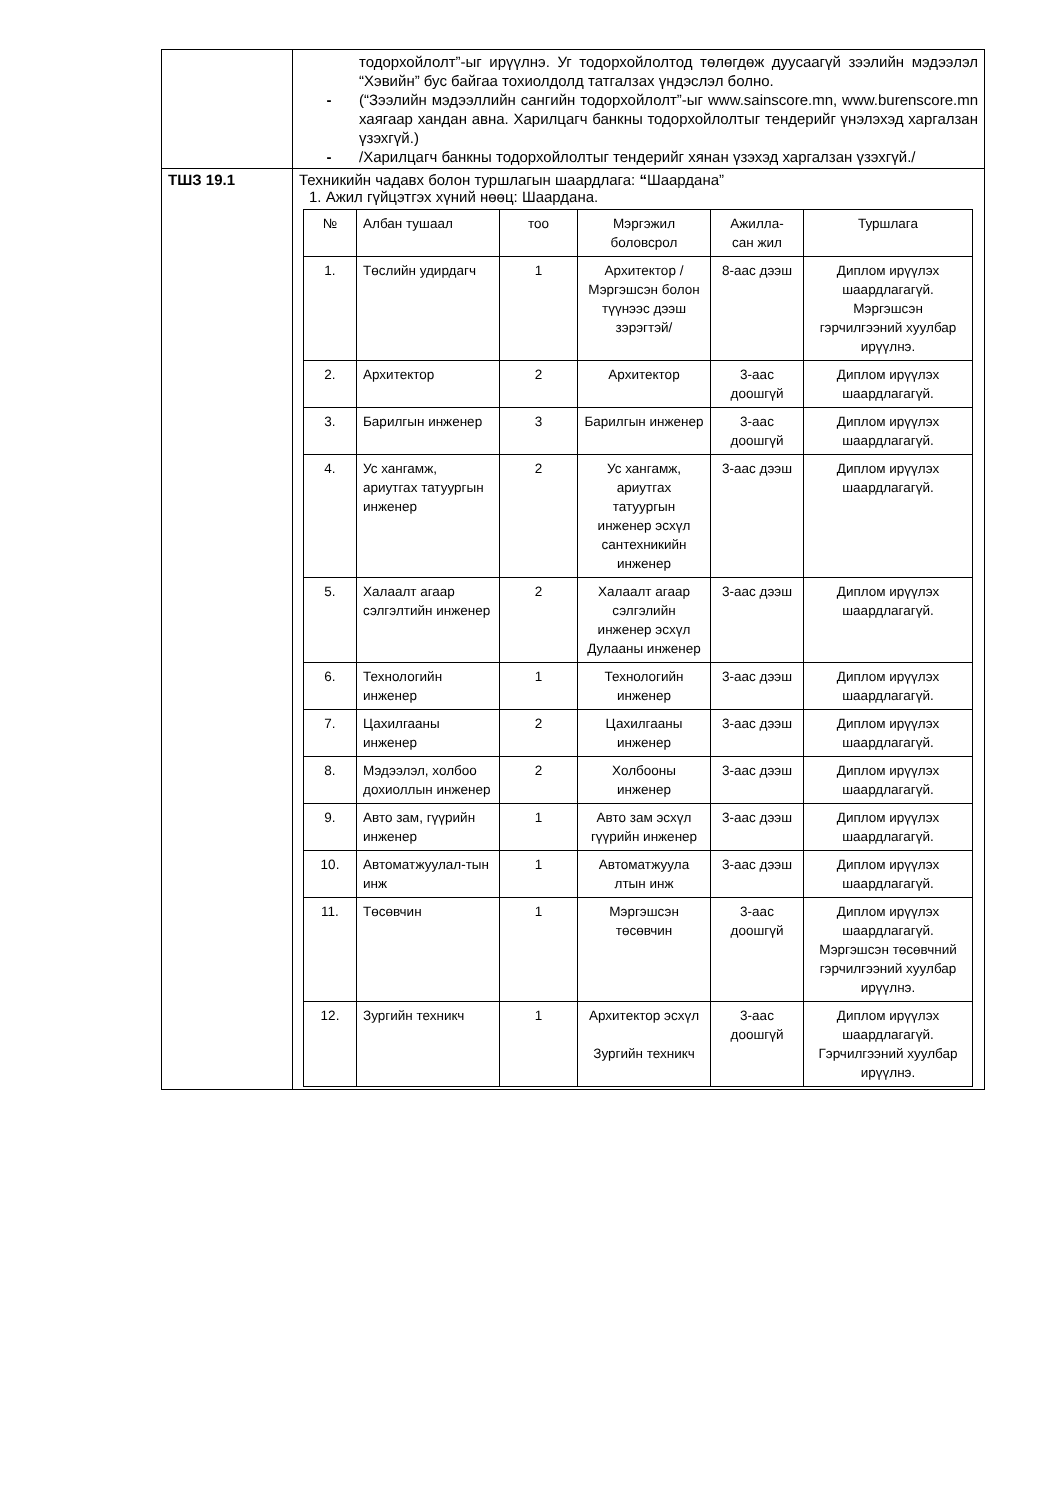| | тодорхойлолт”-ыг ирүүлнэ. Уг тодорхойлолтод төлөгдөж дуусаагүй зээлийн мэдээлэл “Хэвийн” бус байгаа тохиолдолд татгалзах үндэслэл болно. - (“Зээлийн мэдээллийн сангийн тодорхойлолт”-ыг www.sainscore.mn, www.burenscore.mn хаягаар хандан авна. Харилцагч банкны тодорхойлолтыг тендерийг үнэлэхэд харгалзан үзэхгүй.) - /Харилцагч банкны тодорхойлолтыг тендерийг хянан үзэхэд харгалзан үзэхгүй./ |
| ТШЗ 19.1 | Техникийн чадавх болон туршлагын шаардлага: “ Шаардана” 1. Ажил гүйцэтгэх хүний нөөц: Шаардана. / № / Албан тушаал / тоо / Мэргэжил боловсрол / Ажилла- сан жил / Туршлага / / 1. / Төслийн удирдагч / 1 / Архитектор /Мэргэшсэн болон түүнээс дээш зэрэгтэй/ / 8-аас дээш / Диплом ирүүлэх шаардлагагүй. Мэргэшсэн гэрчилгээний хуулбар ирүүлнэ. / / 2. / Архитектор / 2 / Архитектор / 3-аас доошгүй / Диплом ирүүлэх шаардлагагүй. / / 3. / Барилгын инженер / 3 / Барилгын инженер / 3-аас доошгүй / Диплом ирүүлэх шаардлагагүй. / / 4. / Ус хангамж, ариутгах татуургын инженер / 2 / Ус хангамж, ариутгах татуургын инженер эсхүл сантехникийн инженер / 3-аас дээш / Диплом ирүүлэх шаардлагагүй. / / 5. / Халаалт агаар сэлгэлтийн инженер / 2 / Халаалт агаар сэлгэлийн инженер эсхүл Дулааны инженер / 3-аас дээш / Диплом ирүүлэх шаардлагагүй. / / 6. / Технологийн инженер / 1 / Технологийн инженер / 3-аас дээш / Диплом ирүүлэх шаардлагагүй. / / 7. / Цахилгааны инженер / 2 / Цахилгааны инженер / 3-аас дээш / Диплом ирүүлэх шаардлагагүй. / / 8. / Мэдээлэл, холбоо дохиоллын инженер / 2 / Холбооны инженер / 3-аас дээш / Диплом ирүүлэх шаардлагагүй. / / 9. / Авто зам, гүүрийн инженер / 1 / Авто зам эсхүл гүүрийн инженер / 3-аас дээш / Диплом ирүүлэх шаардлагагүй. / / 10. / Автоматжуулал-тын инж / 1 / Автоматжуула лтын инж / 3-аас дээш / Диплом ирүүлэх шаардлагагүй. / / 11. / Төсөвчин / 1 / Мэргэшсэн төсөвчин / 3-аас доошгүй / Диплом ирүүлэх шаардлагагүй. Мэргэшсэн төсөвчний гэрчилгээний хуулбар ирүүлнэ. / / 12. / Зургийн техникч / 1 / Архитектор эсхүл Зургийн техникч / 3-аас доошгүй / Диплом ирүүлэх шаардлагагүй. Гэрчилгээний хуулбар ирүүлнэ. / |